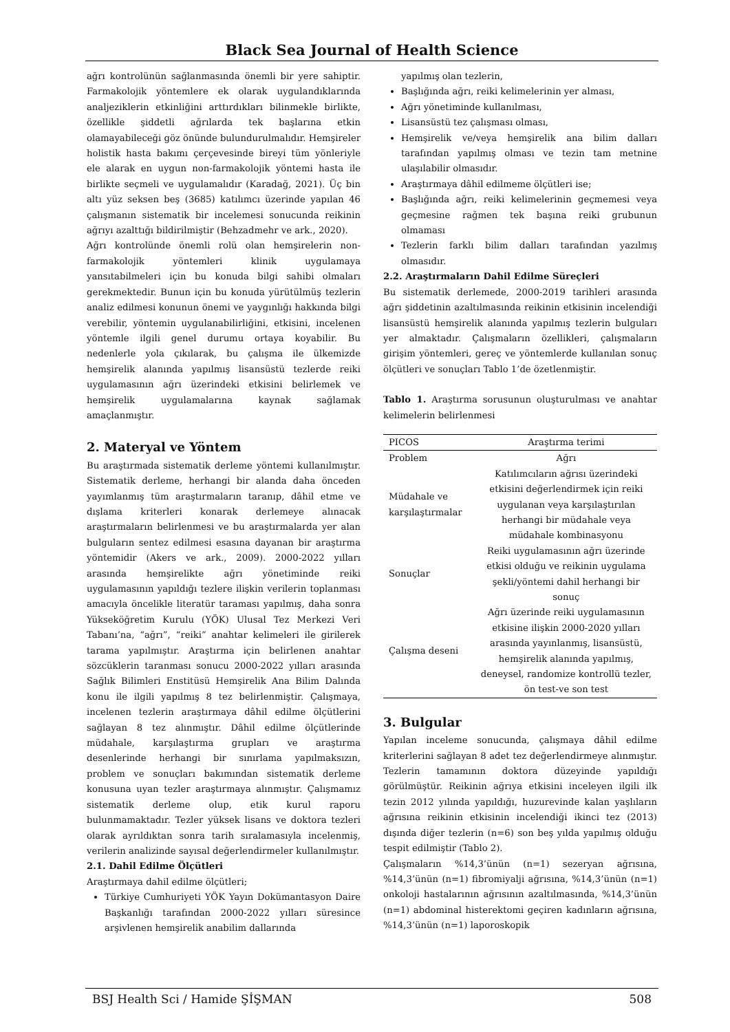Black Sea Journal of Health Science
ağrı kontrolünün sağlanmasında önemli bir yere sahiptir. Farmakolojik yöntemlere ek olarak uygulandıklarında analjeziklerin etkinliğini arttırdıkları bilinmekle birlikte, özellikle şiddetli ağrılarda tek başlarına etkin olamayabileceği göz önünde bulundurulmalıdır. Hemşireler holistik hasta bakımı çerçevesinde bireyi tüm yönleriyle ele alarak en uygun non-farmakolojik yöntemi hasta ile birlikte seçmeli ve uygulamalıdır (Karadağ, 2021). Üç bin altı yüz seksen beş (3685) katılımcı üzerinde yapılan 46 çalışmanın sistematik bir incelemesi sonucunda reikinin ağrıyı azalttığı bildirilmiştir (Behzadmehr ve ark., 2020).
Ağrı kontrolünde önemli rolü olan hemşirelerin non-farmakolojik yöntemleri klinik uygulamaya yansıtabilmeleri için bu konuda bilgi sahibi olmaları gerekmektedir. Bunun için bu konuda yürütülmüş tezlerin analiz edilmesi konunun önemi ve yaygınlığı hakkında bilgi verebilir, yöntemin uygulanabilirliğini, etkisini, incelenen yöntemle ilgili genel durumu ortaya koyabilir. Bu nedenlerle yola çıkılarak, bu çalışma ile ülkemizde hemşirelik alanında yapılmış lisansüstü tezlerde reiki uygulamasının ağrı üzerindeki etkisini belirlemek ve hemşirelik uygulamalarına kaynak sağlamak amaçlanmıştır.
2. Materyal ve Yöntem
Bu araştırmada sistematik derleme yöntemi kullanılmıştır. Sistematik derleme, herhangi bir alanda daha önceden yayımlanmış tüm araştırmaların taranıp, dâhil etme ve dışlama kriterleri konarak derlemeye alınacak araştırmaların belirlenmesi ve bu araştırmalarda yer alan bulguların sentez edilmesi esasına dayanan bir araştırma yöntemidir (Akers ve ark., 2009). 2000-2022 yılları arasında hemşirelikte ağrı yönetiminde reiki uygulamasının yapıldığı tezlere ilişkin verilerin toplanması amacıyla öncelikle literatür taraması yapılmış, daha sonra Yükseköğretim Kurulu (YÖK) Ulusal Tez Merkezi Veri Tabanı’na, “ağrı”, “reiki” anahtar kelimeleri ile girilerek tarama yapılmıştır. Araştırma için belirlenen anahtar sözcüklerin taranması sonucu 2000-2022 yılları arasında Sağlık Bilimleri Enstitüsü Hemşirelik Ana Bilim Dalında konu ile ilgili yapılmış 8 tez belirlenmiştir. Çalışmaya, incelenen tezlerin araştırmaya dâhil edilme ölçütlerini sağlayan 8 tez alınmıştır. Dâhil edilme ölçütlerinde müdahale, karşılaştırma grupları ve araştırma desenlerinde herhangi bir sınırlama yapılmaksızın, problem ve sonuçları bakımından sistematik derleme konusuna uyan tezler araştırmaya alınmıştır. Çalışmamız sistematik derleme olup, etik kurul raporu bulunmamaktadır. Tezler yüksek lisans ve doktora tezleri olarak ayrıldıktan sonra tarih sıralamasıyla incelenmiş, verilerin analizinde sayısal değerlendirmeler kullanılmıştır.
2.1. Dahil Edilme Ölçütleri
Araştırmaya dahil edilme ölçütleri;
Türkiye Cumhuriyeti YÖK Yayın Dokümantasyon Daire Başkanlığı tarafından 2000-2022 yılları süresince arşivlenen hemşirelik anabilim dallarında
yapılmış olan tezlerin,
Başlığında ağrı, reiki kelimelerinin yer alması,
Ağrı yönetiminde kullanılması,
Lisansüstü tez çalışması olması,
Hemşirelik ve/veya hemşirelik ana bilim dalları tarafından yapılmış olması ve tezin tam metnine ulaşılabilir olmasıdır.
Araştırmaya dâhil edilmeme ölçütleri ise;
Başlığında ağrı, reiki kelimelerinin geçmemesi veya geçmesine rağmen tek başına reiki grubunun olmaması
Tezlerin farklı bilim dalları tarafından yazılmış olmasıdır.
2.2. Araştırmaların Dahil Edilme Süreçleri
Bu sistematik derlemede, 2000-2019 tarihleri arasında ağrı şiddetinin azaltılmasında reikinin etkisinin incelendiği lisansüstü hemşirelik alanında yapılmış tezlerin bulguları yer almaktadır. Çalışmaların özellikleri, çalışmaların girişim yöntemleri, gereç ve yöntemlerde kullanılan sonuç ölçütleri ve sonuçları Tablo 1’de özetlenmiştir.
Tablo 1. Araştırma sorusunun oluşturulması ve anahtar kelimelerin belirlenmesi
| PICOS | Araştırma terimi |
| --- | --- |
| Problem | Ağrı |
| Müdahale ve karşılaştırmalar | Katılımcıların ağrısı üzerindeki etkisini değerlendirmek için reiki uygulanan veya karşılaştırılan herhangi bir müdahale veya müdahale kombinasyonu |
| Sonuçlar | Reiki uygulamasının ağrı üzerinde etkisi olduğu ve reikinin uygulama şekli/yöntemi dahil herhangi bir sonuç |
| Çalışma deseni | Ağrı üzerinde reiki uygulamasının etkisine ilişkin 2000-2020 yılları arasında yayınlanmış, lisansüstü, hemşirelik alanında yapılmış, deneysel, randomize kontrollü tezler, ön test-ve son test |
3. Bulgular
Yapılan inceleme sonucunda, çalışmaya dâhil edilme kriterlerini sağlayan 8 adet tez değerlendirmeye alınmıştır. Tezlerin tamamının doktora düzeyinde yapıldığı görülmüştür. Reikinin ağrıya etkisini inceleyen ilgili ilk tezin 2012 yılında yapıldığı, huzurevinde kalan yaşlıların ağrısına reikinin etkisinin incelendiği ikinci tez (2013) dışında diğer tezlerin (n=6) son beş yılda yapılmış olduğu tespit edilmiştir (Tablo 2).
Çalışmaların %14,3’ünün (n=1) sezeryan ağrısına, %14,3’ünün (n=1) fibromiyalji ağrısına, %14,3’ünün (n=1) onkoloji hastalarının ağrısının azaltılmasında, %14,3’ünün (n=1) abdominal histerektomi geçiren kadınların ağrısına, %14,3’ünün (n=1) laporoskopik
BSJ Health Sci / Hamide ŞİŞMAN 508